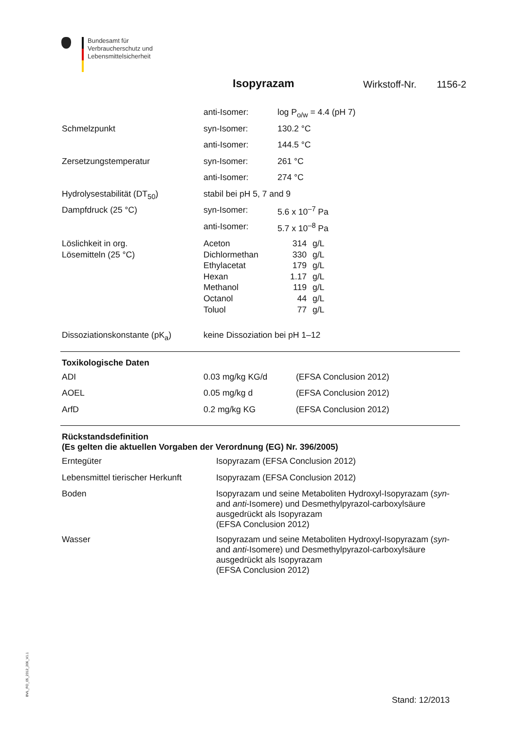Bundesamt für
Verbraucherschutz und
Lebensmittelsicherheit
Isopyrazam Wirkstoff-Nr. 1156-2
| | anti-Isomer: | log P<sub>o/w</sub> = 4.4 (pH 7) |
| Schmelzpunkt | syn-Isomer: | 130.2 °C |
| | anti-Isomer: | 144.5 °C |
| Zersetzungstemperatur | syn-Isomer: | 261 °C |
| | anti-Isomer: | 274 °C |
| Hydrolysestabilität (DT<sub>50</sub>) | stabil bei pH 5, 7 and 9 | |
| Dampfdruck (25 °C) | syn-Isomer: | 5.6 x 10<sup>–7</sup> Pa |
| | anti-Isomer: | 5.7 x 10<sup>–8</sup> Pa |
| Löslichkeit in org. | Aceton | 314 | g/L |
| Lösemitteln (25 °C) | Dichlormethan | 330 | g/L |
| | Ethylacetat | 179 | g/L |
| | Hexan | 1.17 | g/L |
| | Methanol | 119 | g/L |
| | Octanol | 44 | g/L |
| | Toluol | 77 | g/L |
| Dissoziationskonstante (pK<sub>a</sub>) | keine Dissoziation bei pH 1–12 |
Toxikologische Daten
| ADI | 0.03 mg/kg KG/d | (EFSA Conclusion 2012) |
| AOEL | 0.05 mg/kg d | (EFSA Conclusion 2012) |
| ArfD | 0.2 mg/kg KG | (EFSA Conclusion 2012) |
Rückstandsdefinition
(Es gelten die aktuellen Vorgaben der Verordnung (EG) Nr. 396/2005)
| Erntegüter | Isopyrazam (EFSA Conclusion 2012) |
| Lebensmittel tierischer Herkunft | Isopyrazam (EFSA Conclusion 2012) |
| Boden | Isopyrazam und seine Metaboliten Hydroxyl-Isopyrazam ( syn - and anti -Isomere) und Desmethylpyrazol-carboxylsäure ausgedrückt als Isopyrazam (EFSA Conclusion 2012) |
| Wasser | Isopyrazam und seine Metaboliten Hydroxyl-Isopyrazam ( syn - and anti -Isomere) und Desmethylpyrazol-carboxylsäure ausgedrückt als Isopyrazam (EFSA Conclusion 2012) |
BVL_FO_05_2312_206_V1.1
Stand: 12/2013